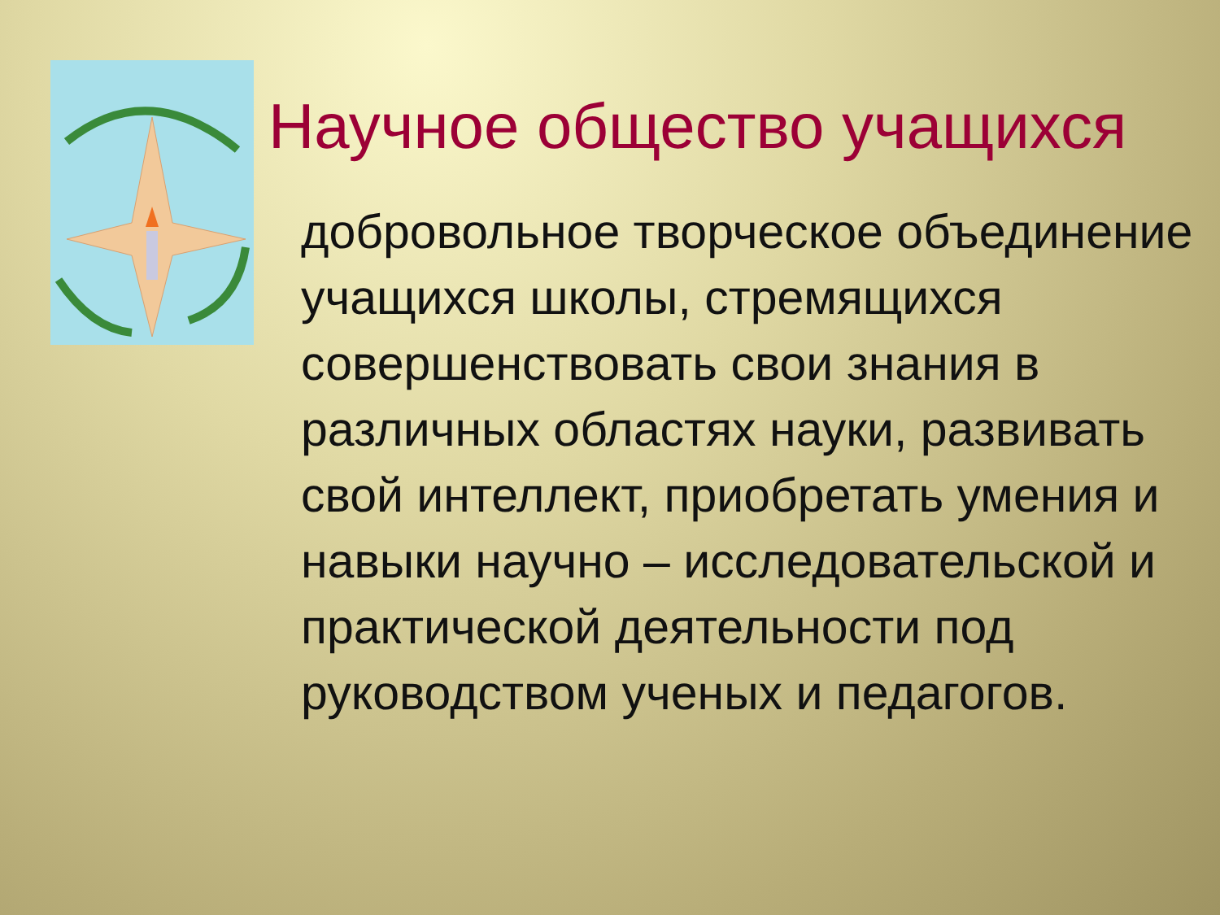Научное общество учащихся
добровольное творческое объединение учащихся школы, стремящихся совершенствовать свои знания в различных областях науки, развивать свой интеллект, приобретать умения и навыки научно – исследовательской и практической деятельности под руководством ученых и педагогов.